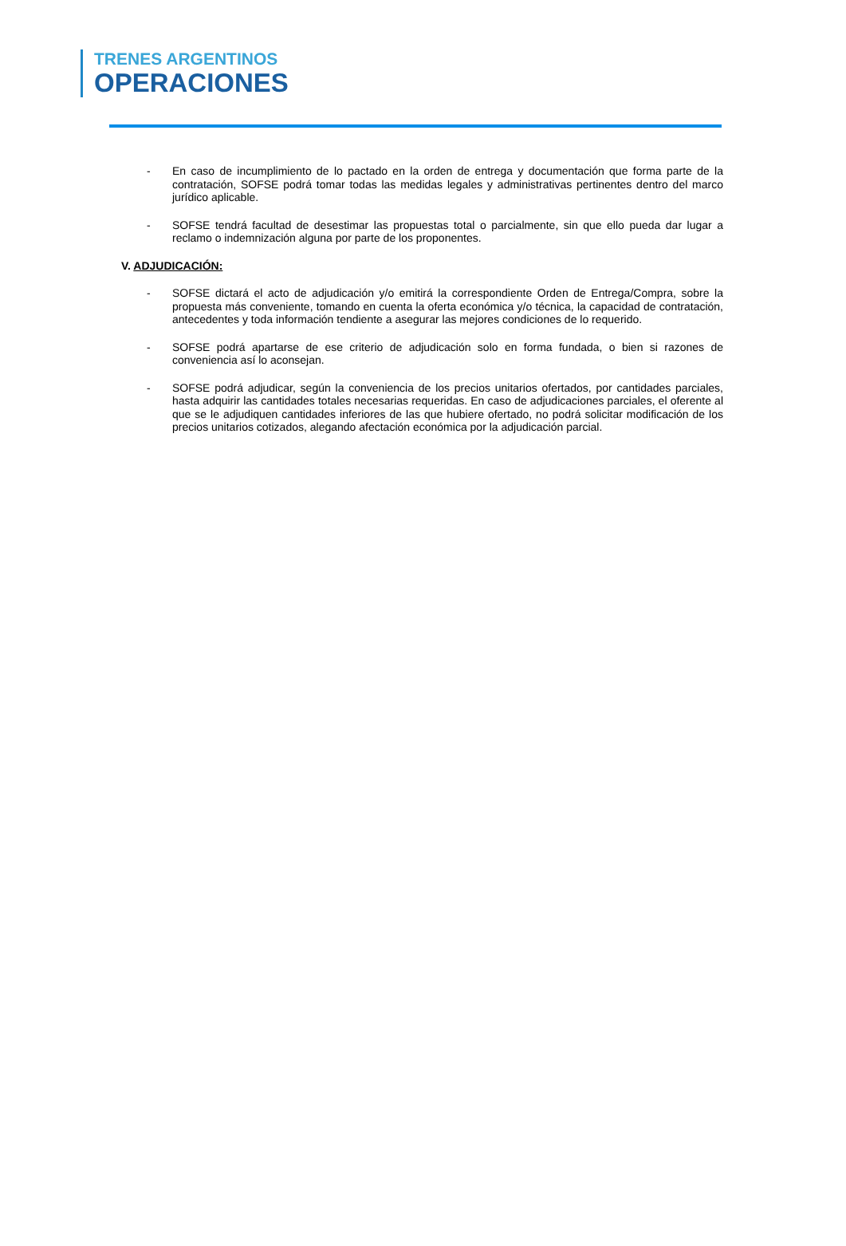TRENES ARGENTINOS
OPERACIONES
- En caso de incumplimiento de lo pactado en la orden de entrega y documentación que forma parte de la contratación, SOFSE podrá tomar todas las medidas legales y administrativas pertinentes dentro del marco jurídico aplicable.
- SOFSE tendrá facultad de desestimar las propuestas total o parcialmente, sin que ello pueda dar lugar a reclamo o indemnización alguna por parte de los proponentes.
V. ADJUDICACIÓN:
- SOFSE dictará el acto de adjudicación y/o emitirá la correspondiente Orden de Entrega/Compra, sobre la propuesta más conveniente, tomando en cuenta la oferta económica y/o técnica, la capacidad de contratación, antecedentes y toda información tendiente a asegurar las mejores condiciones de lo requerido.
- SOFSE podrá apartarse de ese criterio de adjudicación solo en forma fundada, o bien si razones de conveniencia así lo aconsejan.
- SOFSE podrá adjudicar, según la conveniencia de los precios unitarios ofertados, por cantidades parciales, hasta adquirir las cantidades totales necesarias requeridas. En caso de adjudicaciones parciales, el oferente al que se le adjudiquen cantidades inferiores de las que hubiere ofertado, no podrá solicitar modificación de los precios unitarios cotizados, alegando afectación económica por la adjudicación parcial.